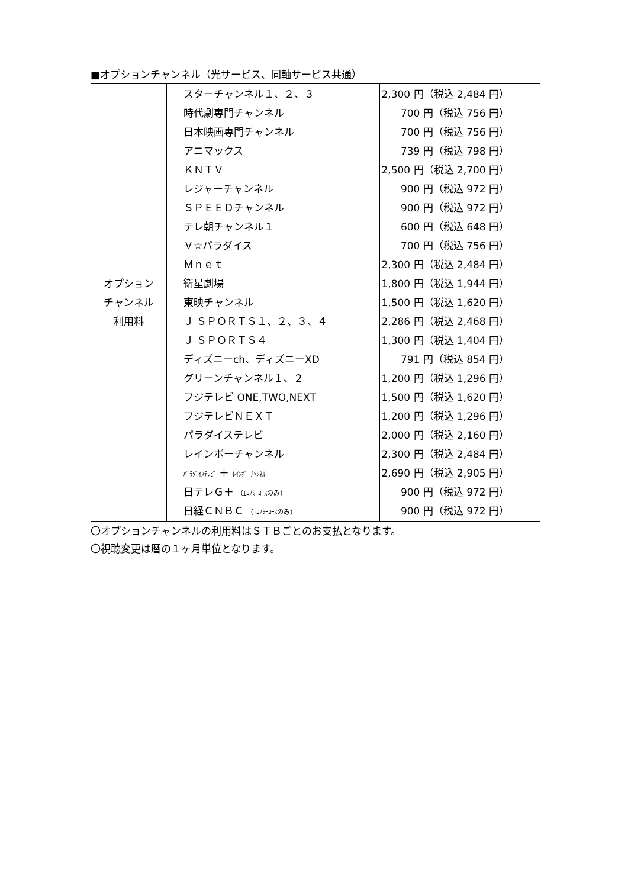■オプションチャンネル（光サービス、同軸サービス共通）
| オプション チャンネル 利用料 | スターチャンネル１、２、３ 時代劇専門チャンネル 日本映画専門チャンネル アニマックス ＫＮＴＶ レジャーチャンネル ＳＰＥＥＤチャンネル テレ朝チャンネル１ Ｖ☆パラダイス Ｍｎｅｔ 衛星劇場 東映チャンネル Ｊ ＳＰＯＲＴＳ１、２、３、４ Ｊ ＳＰＯＲＴＳ４ ディズニーch、ディズニーXD グリーンチャンネル１、２ フジテレビ ONE,TWO,NEXT フジテレビＮＥＸＴ パラダイステレビ レインボーチャンネル ﾊﾟﾗﾀﾞｲｽﾃﾚﾋﾞ ＋ ﾚｲﾝﾎﾞｰﾁｬﾝﾈﾙ 日テレＧ＋ （ｴｺﾉﾐｰｺｰｽのみ） 日経ＣＮＢＣ （ｴｺﾉﾐｰｺｰｽのみ） | 2,300 円（税込 2,484 円） 700 円（税込 756 円） 700 円（税込 756 円） 739 円（税込 798 円） 2,500 円（税込 2,700 円） 900 円（税込 972 円） 900 円（税込 972 円） 600 円（税込 648 円） 700 円（税込 756 円） 2,300 円（税込 2,484 円） 1,800 円（税込 1,944 円） 1,500 円（税込 1,620 円） 2,286 円（税込 2,468 円） 1,300 円（税込 1,404 円） 791 円（税込 854 円） 1,200 円（税込 1,296 円） 1,500 円（税込 1,620 円） 1,200 円（税込 1,296 円） 2,000 円（税込 2,160 円） 2,300 円（税込 2,484 円） 2,690 円（税込 2,905 円） 900 円（税込 972 円） 900 円（税込 972 円） |
〇オプションチャンネルの利用料はＳＴＢごとのお支払となります。
〇視聴変更は暦の１ヶ月単位となります。